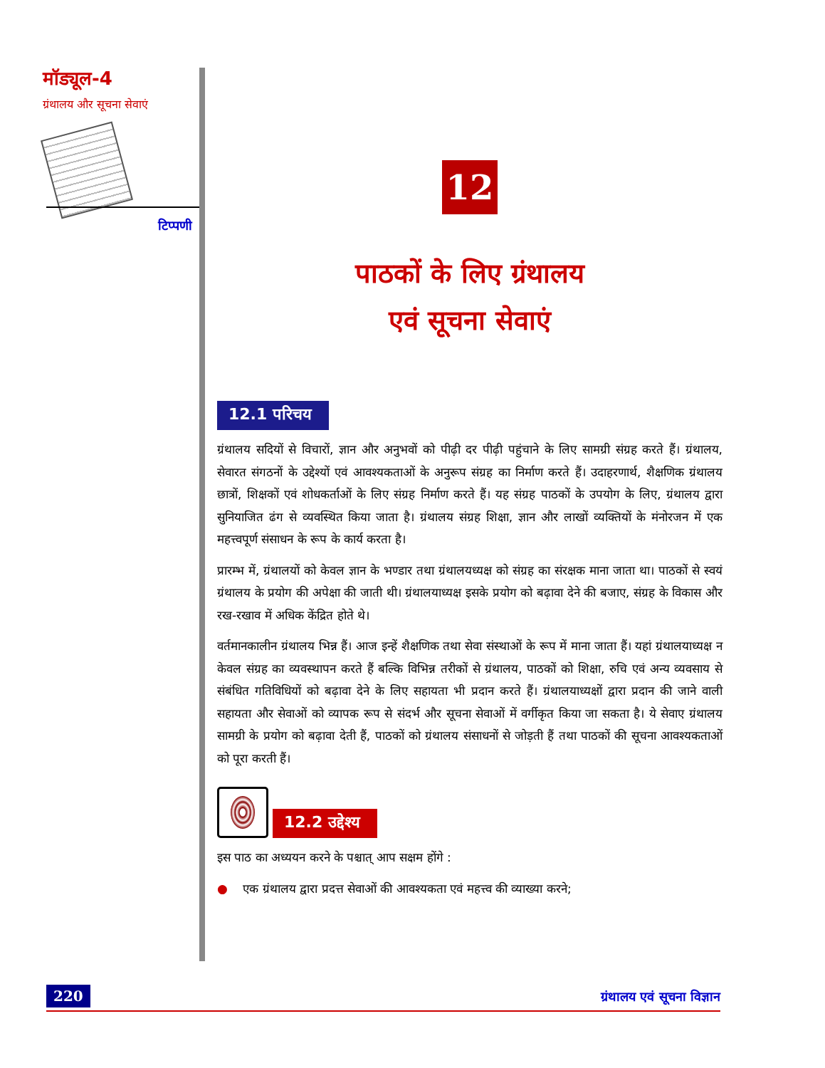मॉड्यूल-4
ग्रंथालय और सूचना सेवाएं
टिप्पणी
12
पाठकों के लिए ग्रंथालय
एवं सूचना सेवाएं
12.1 परिचय
ग्रंथालय सदियों से विचारों, ज्ञान और अनुभवों को पीढ़ी दर पीढ़ी पहुंचाने के लिए सामग्री संग्रह करते हैं। ग्रंथालय, सेवारत संगठनों के उद्देश्यों एवं आवश्यकताओं के अनुरूप संग्रह का निर्माण करते हैं। उदाहरणार्थ, शैक्षणिक ग्रंथालय छात्रों, शिक्षकों एवं शोधकर्ताओं के लिए संग्रह निर्माण करते हैं। यह संग्रह पाठकों के उपयोग के लिए, ग्रंथालय द्वारा सुनियाजित ढंग से व्यवस्थित किया जाता है। ग्रंथालय संग्रह शिक्षा, ज्ञान और लाखों व्यक्तियों के मंनोरजन में एक महत्त्वपूर्ण संसाधन के रूप के कार्य करता है।
प्रारम्भ में, ग्रंथालयों को केवल ज्ञान के भण्डार तथा ग्रंथालयध्यक्ष को संग्रह का संरक्षक माना जाता था। पाठकों से स्वयं ग्रंथालय के प्रयोग की अपेक्षा की जाती थी। ग्रंथालयाध्यक्ष इसके प्रयोग को बढ़ावा देने की बजाए, संग्रह के विकास और रख-रखाव में अधिक केंद्रित होते थे।
वर्तमानकालीन ग्रंथालय भिन्न हैं। आज इन्हें शैक्षणिक तथा सेवा संस्थाओं के रूप में माना जाता हैं। यहां ग्रंथालयाध्यक्ष न केवल संग्रह का व्यवस्थापन करते हैं बल्कि विभिन्न तरीकों से ग्रंथालय, पाठकों को शिक्षा, रुचि एवं अन्य व्यवसाय से संबंधित गतिविधियों को बढ़ावा देने के लिए सहायता भी प्रदान करते हैं। ग्रंथालयाध्यक्षों द्वारा प्रदान की जाने वाली सहायता और सेवाओं को व्यापक रूप से संदर्भ और सूचना सेवाओं में वर्गीकृत किया जा सकता है। ये सेवाए ग्रंथालय सामग्री के प्रयोग को बढ़ावा देती हैं, पाठकों को ग्रंथालय संसाधनों से जोड़ती हैं तथा पाठकों की सूचना आवश्यकताओं को पूरा करती हैं।
12.2 उद्देश्य
इस पाठ का अध्ययन करने के पश्चात् आप सक्षम होंगे :
● एक ग्रंथालय द्वारा प्रदत्त सेवाओं की आवश्यकता एवं महत्त्व की व्याख्या करने;
220 ग्रंथालय एवं सूचना विज्ञान